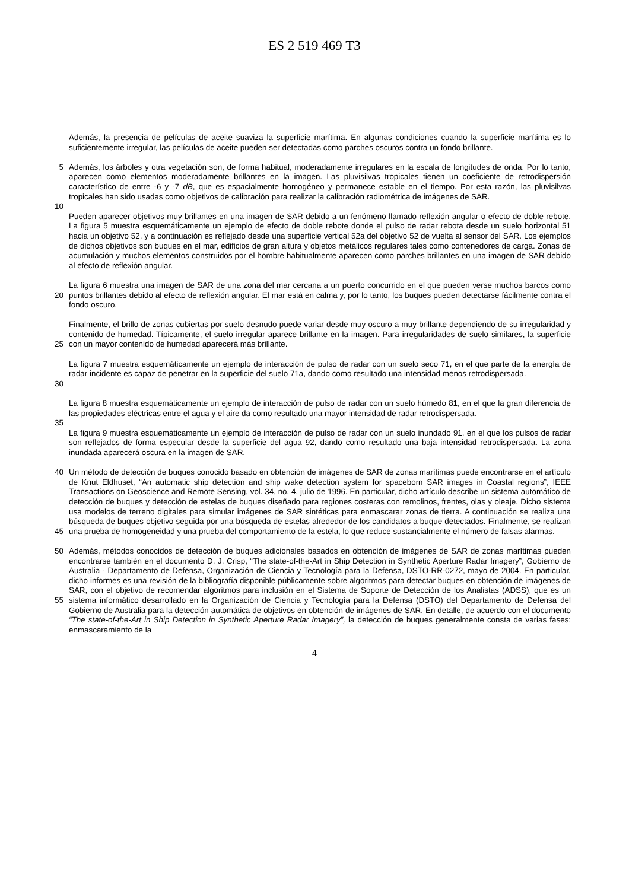ES 2 519 469 T3
Además, la presencia de películas de aceite suaviza la superficie marítima. En algunas condiciones cuando la superficie marítima es lo suficientemente irregular, las películas de aceite pueden ser detectadas como parches oscuros contra un fondo brillante.
5 Además, los árboles y otra vegetación son, de forma habitual, moderadamente irregulares en la escala de longitudes de onda. Por lo tanto, aparecen como elementos moderadamente brillantes en la imagen. Las pluvisilvas tropicales tienen un coeficiente de retrodispersión característico de entre -6 y -7 dB, que es espacialmente homogéneo y permanece estable en el tiempo. Por esta razón, las pluvisilvas tropicales han sido usadas como objetivos de calibración para realizar la calibración radiométrica de imágenes de SAR.
10
Pueden aparecer objetivos muy brillantes en una imagen de SAR debido a un fenómeno llamado reflexión angular o efecto de doble rebote. La figura 5 muestra esquemáticamente un ejemplo de efecto de doble rebote donde el pulso de radar rebota desde un suelo horizontal 51 hacia un objetivo 52, y a continuación es reflejado desde una superficie vertical 52a del objetivo 52 de vuelta al sensor del SAR. Los ejemplos de dichos objetivos son buques en el mar, edificios de gran altura y objetos metálicos regulares tales como contenedores de carga. Zonas de acumulación y muchos elementos construidos por el hombre habitualmente aparecen como parches brillantes en una imagen de SAR debido al efecto de reflexión angular.
20 La figura 6 muestra una imagen de SAR de una zona del mar cercana a un puerto concurrido en el que pueden verse muchos barcos como puntos brillantes debido al efecto de reflexión angular. El mar está en calma y, por lo tanto, los buques pueden detectarse fácilmente contra el fondo oscuro.
25 Finalmente, el brillo de zonas cubiertas por suelo desnudo puede variar desde muy oscuro a muy brillante dependiendo de su irregularidad y contenido de humedad. Típicamente, el suelo irregular aparece brillante en la imagen. Para irregularidades de suelo similares, la superficie con un mayor contenido de humedad aparecerá más brillante.
30 La figura 7 muestra esquemáticamente un ejemplo de interacción de pulso de radar con un suelo seco 71, en el que parte de la energía de radar incidente es capaz de penetrar en la superficie del suelo 71a, dando como resultado una intensidad menos retrodispersada.
La figura 8 muestra esquemáticamente un ejemplo de interacción de pulso de radar con un suelo húmedo 81, en el que la gran diferencia de las propiedades eléctricas entre el agua y el aire da como resultado una mayor intensidad de radar retrodispersada.
35
La figura 9 muestra esquemáticamente un ejemplo de interacción de pulso de radar con un suelo inundado 91, en el que los pulsos de radar son reflejados de forma especular desde la superficie del agua 92, dando como resultado una baja intensidad retrodispersada. La zona inundada aparecerá oscura en la imagen de SAR.
40
45
Un método de detección de buques conocido basado en obtención de imágenes de SAR de zonas marítimas puede encontrarse en el artículo de Knut Eldhuset, “An automatic ship detection and ship wake detection system for spaceborn SAR images in Coastal regions”, IEEE Transactions on Geoscience and Remote Sensing, vol. 34, no. 4, julio de 1996. En particular, dicho artículo describe un sistema automático de detección de buques y detección de estelas de buques diseñado para regiones costeras con remolinos, frentes, olas y oleaje. Dicho sistema usa modelos de terreno digitales para simular imágenes de SAR sintéticas para enmascarar zonas de tierra. A continuación se realiza una búsqueda de buques objetivo seguida por una búsqueda de estelas alrededor de los candidatos a buque detectados. Finalmente, se realizan una prueba de homogeneidad y una prueba del comportamiento de la estela, lo que reduce sustancialmente el número de falsas alarmas.
50
55
Además, métodos conocidos de detección de buques adicionales basados en obtención de imágenes de SAR de zonas marítimas pueden encontrarse también en el documento D. J. Crisp, “The state-of-the-Art in Ship Detection in Synthetic Aperture Radar Imagery”, Gobierno de Australia - Departamento de Defensa, Organización de Ciencia y Tecnología para la Defensa, DSTO-RR-0272, mayo de 2004. En particular, dicho informes es una revisión de la bibliografía disponible públicamente sobre algoritmos para detectar buques en obtención de imágenes de SAR, con el objetivo de recomendar algoritmos para inclusión en el Sistema de Soporte de Detección de los Analistas (ADSS), que es un sistema informático desarrollado en la Organización de Ciencia y Tecnología para la Defensa (DSTO) del Departamento de Defensa del Gobierno de Australia para la detección automática de objetivos en obtención de imágenes de SAR. En detalle, de acuerdo con el documento “The state-of-the-Art in Ship Detection in Synthetic Aperture Radar Imagery”, la detección de buques generalmente consta de varias fases: enmascaramiento de la
4